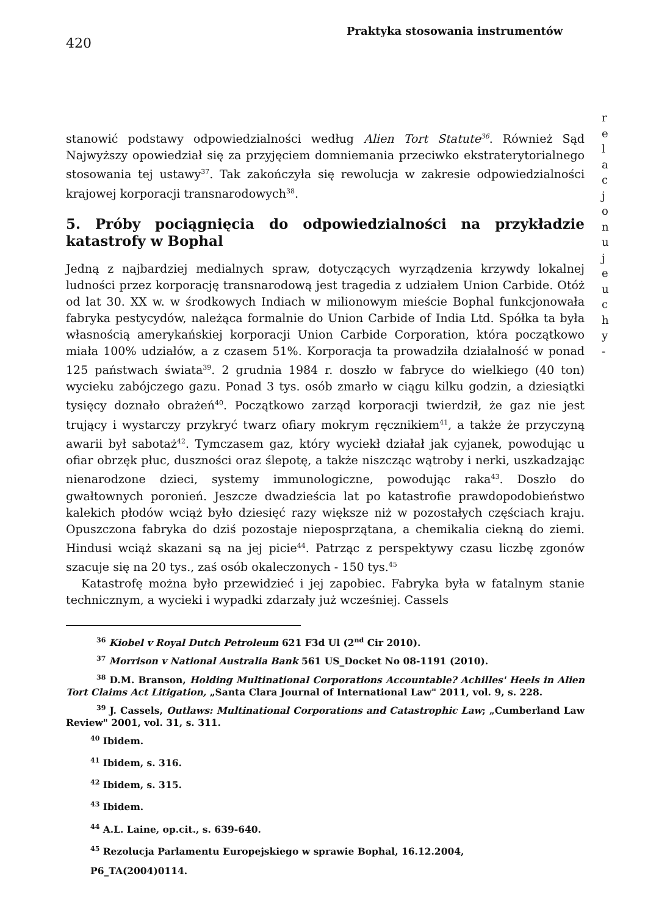420
Praktyka stosowania instrumentów
stanowić podstawy odpowiedzialności według Alien Tort Statute<sup>36</sup>. Również Sąd Najwyższy opowiedział się za przyjęciem domniemania przeciwko ekstraterytorialnego stosowania tej ustawy<sup>37</sup>. Tak zakończyła się rewolucja w zakresie odpowiedzialności krajowej korporacji transnarodowych<sup>38</sup>.
5. Próby pociągnięcia do odpowiedzialności na przykładzie katastrofy w Bophal
Jedną z najbardziej medialnych spraw, dotyczących wyrządzenia krzywdy lokalnej ludności przez korporację transnarodową jest tragedia z udziałem Union Carbide. Otóż od lat 30. XX w. w środkowych Indiach w milionowym mieście Bophal funkcjonowała fabryka pestycydów, należąca formalnie do Union Carbide of India Ltd. Spółka ta była własnością amerykańskiej korporacji Union Carbide Corporation, która początkowo miała 100% udziałów, a z czasem 51%. Korporacja ta prowadziła działalność w ponad 125 państwach świata<sup>39</sup>. 2 grudnia 1984 r. doszło w fabryce do wielkiego (40 ton) wycieku zabójczego gazu. Ponad 3 tys. osób zmarło w ciągu kilku godzin, a dziesiątki tysięcy doznało obrażeń<sup>40</sup>. Początkowo zarząd korporacji twierdził, że gaz nie jest trujący i wystarczy przykryć twarz ofiary mokrym ręcznikiem<sup>41</sup>, a także że przyczyną awarii był sabotaż<sup>42</sup>. Tymczasem gaz, który wyciekł działał jak cyjanek, powodując u ofiar obrzęk płuc, duszności oraz ślepotę, a także niszcząc wątroby i nerki, uszkadzając nienarodzone dzieci, systemy immunologiczne, powodując raka<sup>43</sup>. Doszło do gwałtownych poronień. Jeszcze dwadzieścia lat po katastrofie prawdopodobieństwo kalekich płodów wciąż było dziesięć razy większe niż w pozostałych częściach kraju. Opuszczona fabryka do dziś pozostaje nieposprzątana, a chemikalia ciekną do ziemi. Hindusi wciąż skazani są na jej picie<sup>44</sup>. Patrząc z perspektywy czasu liczbę zgonów szacuje się na 20 tys., zaś osób okaleczonych - 150 tys.<sup>45</sup>
Katastrofę można było przewidzieć i jej zapobiec. Fabryka była w fatalnym stanie technicznym, a wycieki i wypadki zdarzały już wcześniej. Cassels
<sup>36</sup> Kiobel v Royal Dutch Petroleum 621 F3d Ul (2<sup>nd</sup> Cir 2010).
<sup>37</sup> Morrison v National Australia Bank 561 US_Docket No 08-1191 (2010).
<sup>38</sup> D.M. Branson, Holding Multinational Corporations Accountable? Achilles' Heels in Alien Tort Claims Act Litigation, „Santa Clara Journal of International Law" 2011, vol. 9, s. 228.
<sup>39</sup> J. Cassels, Outlaws: Multinational Corporations and Catastrophic Law; „Cumberland Law Review" 2001, vol. 31, s. 311.
<sup>40</sup> Ibidem.
<sup>41</sup> Ibidem, s. 316.
<sup>42</sup> Ibidem, s. 315.
<sup>43</sup> Ibidem.
<sup>44</sup> A.L. Laine, op.cit., s. 639-640.
<sup>45</sup> Rezolucja Parlamentu Europejskiego w sprawie Bophal, 16.12.2004,
P6_TA(2004)0114.
r e l a c j o n u j e u c h y -